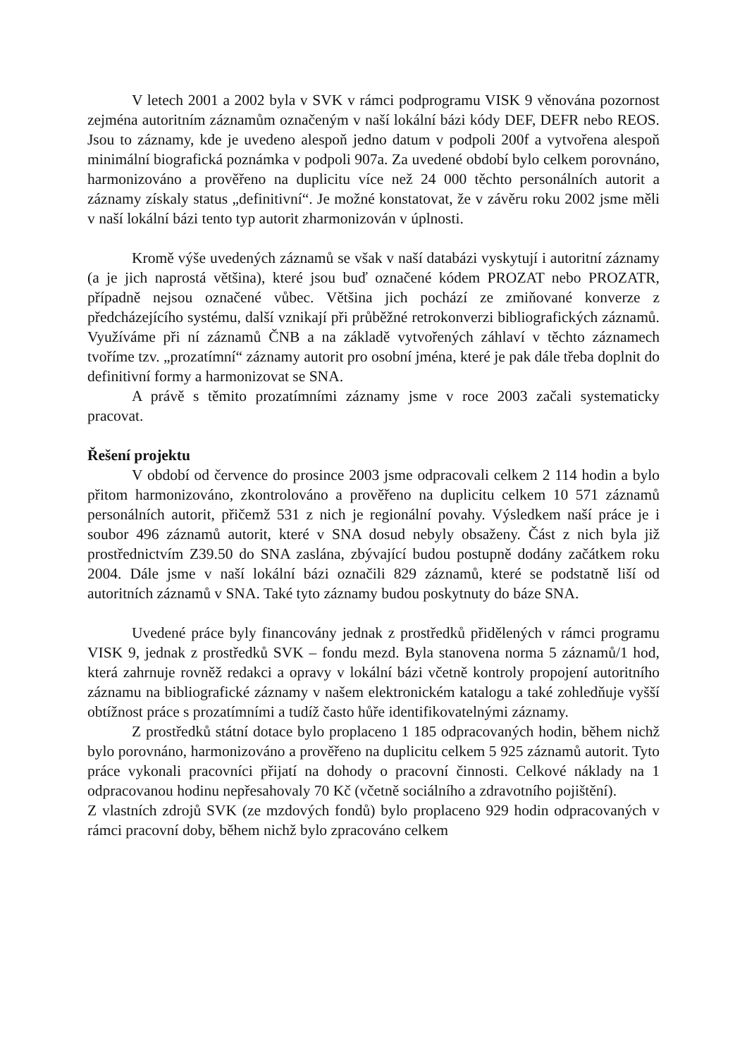V letech 2001 a 2002 byla v SVK v rámci podprogramu VISK 9 věnována pozornost zejména autoritním záznamům označeným v naší lokální bázi kódy DEF, DEFR nebo REOS. Jsou to záznamy, kde je uvedeno alespoň jedno datum v podpoli 200f a vytvořena alespoň minimální biografická poznámka v podpoli 907a. Za uvedené období bylo celkem porovnáno, harmonizováno a prověřeno na duplicitu více než 24 000 těchto personálních autorit a záznamy získaly status „definitivní“. Je možné konstatovat, že v závěru roku 2002 jsme měli v naší lokální bázi tento typ autorit zharmonizován v úplnosti.
Kromě výše uvedených záznamů se však v naší databázi vyskytují i autoritní záznamy (a je jich naprostá většina), které jsou buď označené kódem PROZAT nebo PROZATR, případně nejsou označené vůbec. Většina jich pochází ze zmiňované konverze z předcházejícího systému, další vznikají při průběžné retrokonverzi bibliografických záznamů. Využíváme při ní záznamů ČNB a na základě vytvořených záhlaví v těchto záznamech tvoříme tzv. „prozatímní“ záznamy autorit pro osobní jména, které je pak dále třeba doplnit do definitivní formy a harmonizovat se SNA.
A právě s těmito prozatímními záznamy jsme v roce 2003 začali systematicky pracovat.
Řešení projektu
V období od července do prosince 2003 jsme odpracovali celkem 2 114 hodin a bylo přitom harmonizováno, zkontrolováno a prověřeno na duplicitu celkem 10 571 záznamů personálních autorit, přičemž 531 z nich je regionální povahy. Výsledkem naší práce je i soubor 496 záznamů autorit, které v SNA dosud nebyly obsaženy. Část z nich byla již prostřednictvím Z39.50 do SNA zaslána, zbývající budou postupně dodány začátkem roku 2004. Dále jsme v naší lokální bázi označili 829 záznamů, které se podstatně liší od autoritních záznamů v SNA. Také tyto záznamy budou poskytnuty do báze SNA.
Uvedené práce byly financovány jednak z prostředků přidělených v rámci programu VISK 9, jednak z prostředků SVK – fondu mezd. Byla stanovena norma 5 záznamů/1 hod, která zahrnuje rovněž redakci a opravy v lokální bázi včetně kontroly propojení autoritního záznamu na bibliografické záznamy v našem elektronickém katalogu a také zohledňuje vyšší obtížnost práce s prozatímními a tudíž často hůře identifikovatelnými záznamy.
Z prostředků státní dotace bylo proplaceno 1 185 odpracovaných hodin, během nichž bylo porovnáno, harmonizováno a prověřeno na duplicitu celkem 5 925 záznamů autorit. Tyto práce vykonali pracovníci přijatí na dohody o pracovní činnosti. Celkové náklady na 1 odpracovanou hodinu nepřesahovaly 70 Kč (včetně sociálního a zdravotního pojištění).
Z vlastních zdrojů SVK (ze mzdových fondů) bylo proplaceno 929 hodin odpracovaných v rámci pracovní doby, během nichž bylo zpracováno celkem